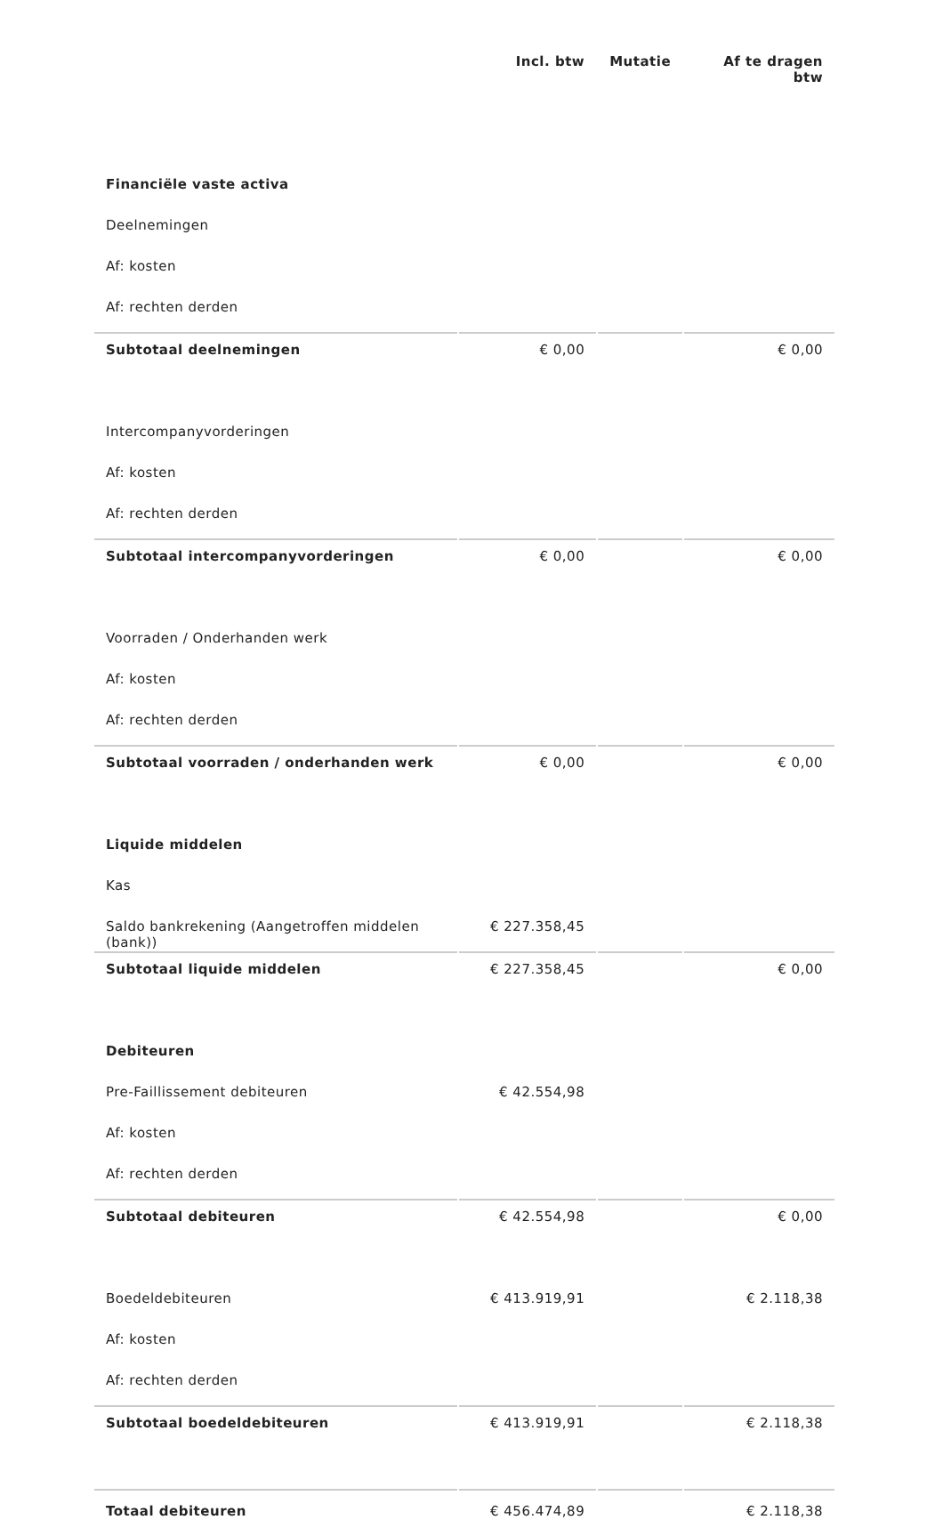| | Incl. btw | Mutatie | Af te dragen btw |
| --- | --- | --- | --- |
| Financiële vaste activa | | | |
| Deelnemingen | | | |
| Af: kosten | | | |
| Af: rechten derden | | | |
| Subtotaal deelnemingen | € 0,00 | | € 0,00 |
| Intercompanyvorderingen | | | |
| Af: kosten | | | |
| Af: rechten derden | | | |
| Subtotaal intercompanyvorderingen | € 0,00 | | € 0,00 |
| Voorraden / Onderhanden werk | | | |
| Af: kosten | | | |
| Af: rechten derden | | | |
| Subtotaal voorraden / onderhanden werk | € 0,00 | | € 0,00 |
| Liquide middelen | | | |
| Kas | | | |
| Saldo bankrekening (Aangetroffen middelen (bank)) | € 227.358,45 | | |
| Subtotaal liquide middelen | € 227.358,45 | | € 0,00 |
| Debiteuren | | | |
| Pre-Faillissement debiteuren | € 42.554,98 | | |
| Af: kosten | | | |
| Af: rechten derden | | | |
| Subtotaal debiteuren | € 42.554,98 | | € 0,00 |
| Boedeldebiteuren | € 413.919,91 | | € 2.118,38 |
| Af: kosten | | | |
| Af: rechten derden | | | |
| Subtotaal boedeldebiteuren | € 413.919,91 | | € 2.118,38 |
| Totaal debiteuren | € 456.474,89 | | € 2.118,38 |